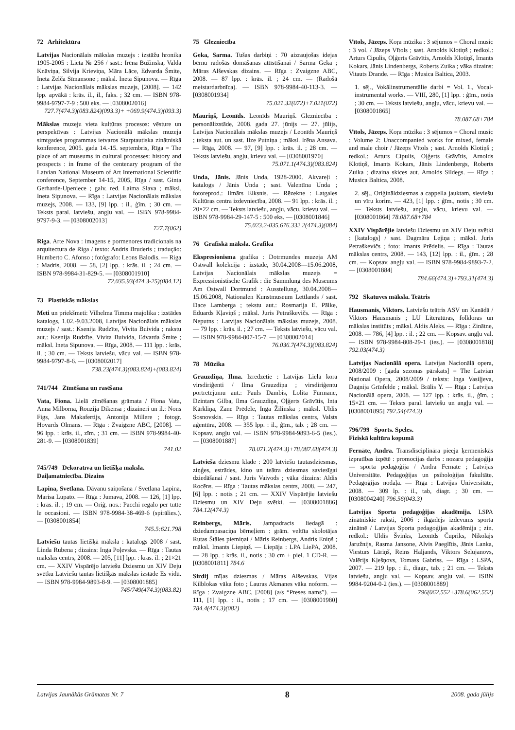72 Arhitektūra
Latvijas Nacionālais mākslas muzejs : izstāžu hronika 1905-2005 : Lieta № 256 / sast.: Irēna Bužinska, Valda Knāviņa, Silvija Krieviņa, Māra Lāce, Edvarda Šmite, Ineta Zelča Sīmansone ; māksl. Ineta Sipunova. — Rīga : Latvijas Nacionālais mākslas muzejs, [2008]. — 142 lpp. apvākā : krās. il., il., faks. ; 32 cm. — ISBN 978-9984-9797-7-9 : 500 eks. — [0308002016]
727.7(474.3)(083.824)(093.3)+ +069.9(474.3)(093.3)
Mākslas muzeju vieta kultūras procesos: vēsture un perspektīvas : Latvijas Nacionālā mākslas muzeja simtgades programmas ietvaros Starptautiska zinātniskā konference, 2005. gada 14.-15. septembris, Rīga = The place of art museums in cultural processes: history and prospects : in frame of the centenary program of the Latvian National Museum of Art International Scientific conference, September 14-15, 2005, Rīga / sast. Ginta Gerharde-Upeniece ; galv. red. Laima Slava ; māksl. Ineta Sipunova. — Rīga : Latvijas Nacionālais mākslas muzejs, 2008. — 133, [9] lpp. : il., ģīm. ; 30 cm. — Teksts paral. latviešu, angļu val. — ISBN 978-9984-9797-9-3. — [0308002013]
727.7(062)
Riga. Arte Nova : imagens e pormenores tradicionais na arquitectura de Riga / texto: Andris Bruderis ; tradução: Humberto C. Afonso ; fotógrafo: Leons Balodis. — Riga : Madris, 2008. — 58, [2] lpp. : krās. il. ; 24 cm. — ISBN 978-9984-31-829-5. — [0308001910]
72.035.93(474.3-25)(084.12)
73 Plastiskās mākslas
Meti un priekšmeti: Vilhelma Timma majolika : izstādes katalogs, 1.02.-9.03.2008, Latvijas Nacionālais mākslas muzejs / sast.: Ksenija Rudzīte, Vivita Buivida ; rakstu aut.: Ksenija Rudzīte, Vivita Buivida, Edvarda Šmite ; māksl. Ineta Sipunova. — Rīga, 2008. — 111 lpp. : krās. il. ; 30 cm. — Teksts latviešu, vācu val. — ISBN 978-9984-9797-8-6. — [0308002017]
738.23(474.3)(083.824)+(083.824)
741/744 Zīmēšana un rasēšana
Vata, Fiona. Lielā zīmēšanas grāmata / Fiona Vata, Anna Milborna, Rouzija Dikensa ; dizaineri un il.: Nons Figs, Jans Makafertijs, Antonija Millere ; fotogr. Hovards Olmans. — Rīga : Zvaigzne ABC, [2008]. — 96 lpp. : krās. il., zīm. ; 31 cm. — ISBN 978-9984-40-281-9. — [0308001839]
741.02
745/749 Dekoratīvā un lietišķā māksla. Daiļamatniecība. Dizains
Lapina, Svetlana. Dāvanu saiņošana / Svetlana Lapina, Marisa Lupato. — Rīga : Jumava, 2008. — 126, [1] lpp. : krās. il. ; 19 cm. — Oriģ. nos.: Pacchi regalo per tutte le occasioni. — ISBN 978-9984-38-469-6 (spirālies.). — [0308001854]
745.5:621.798
Latviešu tautas lietišķā māksla : katalogs 2008 / sast. Linda Rubena ; dizains: Inga Poļevska. — Rīga : Tautas mākslas centrs, 2008. — 205, [11] lpp. : krās. il. ; 21×21 cm. — XXIV Vispārējo latviešu Dziesmu un XIV Deju svētku Latviešu tautas lietišķās mākslas izstāde Es vidū. — ISBN 978-9984-9893-8-9. — [0308001885]
745/749(474.3)(083.82)
75 Glezniecība
Geka, Sarma. Tušas darbiņi : 70 aizraujošas idejas bērnu radošās domāšanas attīstīšanai / Sarma Geka ; Māras Alševskas dizains. — Rīga : Zvaigzne ABC, 2008. — 87 lpp. : krās. il. ; 24 cm. — (Radošā meistardarbnīca). — ISBN 978-9984-40-113-3. — [0308001934]
75.021.32(072)+7.021(072)
Mauriņš, Leonīds. Leonīds Mauriņš. Glezniecība : personālizstāde, 2008. gada 27. jūnijs — 27. jūlijs, Latvijas Nacionālais mākslas muzejs / Leonīds Mauriņš ; teksta aut. un sast. Ilze Putniņa ; māksl. Irēna Ansava. — Rīga, 2008. — 97, [9] lpp. : krās. il. ; 28 cm. — Teksts latviešu, angļu, krievu val. — [0308001970]
75.071.1(474.3)(083.824)
Unda, Jānis. Jānis Unda, 1928-2000. Akvareļi : katalogs / Jānis Unda ; sast. Valentīna Unda ; fotoreprod.: Ilmārs Elksnis. — Rēzekne : Latgales Kultūras centra izdevniecība, 2008. — 91 lpp. : krās. il. ; 20×22 cm. — Teksts latviešu, angļu, vācu, krievu val. — ISBN 978-9984-29-147-5 : 500 eks. — [0308001846]
75.023.2-035.676.332.2(474.3)(084)
76 Grafiskā māksla. Grafika
Ekspresionisma grafika : Dotrmundes muzeja AM Ostwall kolekcija : izstāde, 30.04.2008—15.06.2008, Latvijas Nacionālais mākslas muzejs = Expressionistische Grafik : die Sammlung des Museums Am Ostwall Dortmund : Ausstellung, 30.04.2008—15.06.2008, Nationalen Kunstmuseum Lettlands / sast. Dace Lamberga ; tekstu aut.: Rosmarija E. Pālke, Eduards Kļaviņš ; māksl. Juris Petraškevičs. — Rīga : Neputns : Latvijas Nacionālais mākslas muzejs, 2008. — 79 lpp. : krās. il. ; 27 cm. — Teksts latviešu, vācu val. — ISBN 978-9984-807-15-7. — [0308002014]
76.036.7(474.3)(083.824)
78 Mūzika
Grauzdiņa, Ilma. Izredzētie : Latvijas Lielā kora virsdiriģenti / Ilma Grauzdiņa ; virsdiriģentu portretējumu aut.: Pauls Dambis, Lolita Fūrmane, Dzintars Gilba, Ilma Grauzdiņa, Oļģerts Grāvītis, Inta Kārkliņa, Zane Prēdele, Inga Žilinska ; māksl. Uldis Sosnovskis. — Rīga : Tautas mākslas centrs, Valsts aģentūra, 2008. — 355 lpp. : il., ģīm., tab. ; 28 cm. — Kopsav. angļu val. — ISBN 978-9984-9893-6-5 (ies.). — [0308001887]
78.071.2(474.3)+78.087.68(474.3)
Latvieša dziesmu klade : 200 latviešu tautasdziesmas, ziņģes, estrādes, kino un teātra dziesmas saviesīgai dziedāšanai / sast. Juris Vaivods ; vāka dizains: Aldis Rocēns. — Rīga : Tautas mākslas centrs, 2008. — 247, [6] lpp. : notis ; 21 cm. — XXIV Vispārējie latviešu Dziesmu un XIV Deju svētki. — [0308001886] 784.12(474.3)
Reinbergs, Māris. Jampadracis liedagā : dziedampasaciņa bērneļiem : grām. veltīta skolotājas Rutas Štāles piemiņai / Māris Reinbergs, Andris Eniņš ; māksl. Imants Liepiņš. — Liepāja : LPA LiePA, 2008. — 28 lpp. : krās. il., notis ; 30 cm + piel. 1 CD-R. — [0308001811] 784.6
Sirdij mīļas dziesmas / Māras Alševskas, Vijas Kilblokas vāka foto ; Lauras Akmanes vāka noform. — Rīga : Zvaigzne ABC, [2008] (a/s “Preses nams”). — 111, [1] lpp. : il., notis ; 17 cm. — [0308001980] 784.4(474.3)(082)
Vītols, Jāzeps. Koŗa mūzika : 3 sējumos = Choral music : 3 vol. / Jāzeps Vītols ; sast. Arnolds Klotiņš ; redkol.: Arturs Cipulis, Oļģerts Grāvītis, Arnolds Klotiņš, Imants Kokars, Jānis Lindenbergs, Roberts Zuika ; vāka dizains: Vitauts Drande. — Rīga : Musica Baltica, 2003.
1. sēj., Vokālinstrumentālie darbi = Vol. 1., Vocal-instrumental works. — VIII, 280, [1] lpp. : ģīm., notis ; 30 cm. — Teksts latviešu, angļu, vācu, krievu val. — [0308001865]
78.087.68+784
Vītols, Jāzeps. Koŗa mūzika : 3 sējumos = Choral music : Volume 2: Unaccompanied works for mixed, female and male choir / Jāzeps Vītols ; sast. Arnolds Klotiņš ; redkol.: Arturs Cipulis, Oļģerts Grāvītis, Arnolds Klotiņš, Imants Kokars, Jānis Lindenbergs, Roberts Zuika ; dizaina skices aut. Arnolds Sildegs. — Rīga : Musica Baltica, 2008.
2. sēj., Oriģināldziesmas a cappella jauktam, sieviešu un vīru korim. — 423, [1] lpp. : ģīm., notis ; 30 cm. — Teksts latviešu, angļu, vācu, krievu val. — [0308001864] 78.087.68+784
XXIV Vispārējie latviešu Dziesmu un XIV Deju svētki : [katalogs] / sast. Dagmāra Lejiņa ; māksl. Juris Petraškevičs ; foto: Imants Prēdelis. — Rīga : Tautas mākslas centrs, 2008. — 143, [12] lpp. : il., ģīm. ; 28 cm. — Kopsav. angļu val. — ISBN 978-9984-9893-7-2. — [0308001884]
784.66(474.3)+793.31(474.3)
792 Skatuves māksla. Teātris
Hausmanis, Viktors. Latviešu teātris ASV un Kanādā / Viktors Hausmanis ; LU Literatūras, folkloras un mākslas institūts ; māksl. Aldis Aleks. — Rīga : Zinātne, 2008. — 786, [4] lpp. : il. ; 22 cm. — Kopsav. angļu val. — ISBN 978-9984-808-29-1 (ies.). — [0308001818] 792.03(474.3)
Latvijas Nacionālā opera. Latvijas Nacionālā opera, 2008/2009 : [gada sezonas pārskats] = The Latvian National Opera, 2008/2009 / teksts: Inga Vasiļjeva, Dagnija Grīnfelde ; māksl. Brālis Y. — Rīga : Latvijas Nacionālā opera, 2008. — 127 lpp. : krās. il., ģīm. ; 15×21 cm. — Teksts paral. latviešu un angļu val. — [0308001895] 792.54(474.3)
796/799 Sports. Spēles.
Fiziskā kultūra kopumā
Fernāte, Andra. Transdisciplināra pieeja ķermeniskās izpratības izpētē : promocijas darbs : nozaru pedagoģija — sporta pedagoģija / Andra Fernāte ; Latvijas Universitāte. Pedagoģijas un psiholoģijas fakultāte. Pedagoģijas nodaļa. — Rīga : Latvijas Universitāte, 2008. — 309 lp. : il., tab, diagr. ; 30 cm. — [0308004240] 796.56(043.3)
Latvijas Sporta pedagoģijas akadēmija. LSPA zinātniskie raksti, 2006 : ikgadējs izdevums sporta zinātnē / Latvijas Sporta pedagoģijas akadēmija ; zin. redkol.: Uldis Švinks, Leonīds Čupriks, Nikolajs Jaružnijs, Rasma Jansone, Alvis Paeglītis, Jānis Lanka, Viesturs Lāriņš, Reins Haljands, Viktors Selujanovs, Valērijs Kļešņovs, Tomass Gabriss. — Rīga : LSPA, 2007. — 219 lpp. : il., diagr., tab. ; 21 cm. — Teksts latviešu, angļu val. — Kopsav. angļu val. — ISBN 9984-9204-0-2 (ies.). — [0308001889]
796(062.552+378.6(062.552)
Latvijas Jaunākās Grāmatas Nr. 7 8 2008. gada jūlijs